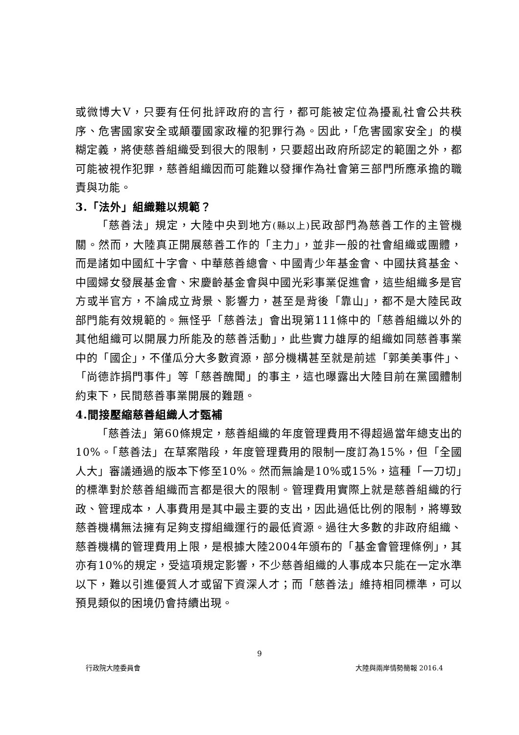或微博大V，只要有任何批評政府的言行，都可能被定位為擾亂社會公共秩序、危害國家安全或顛覆國家政權的犯罪行為。因此，「危害國家安全」的模糊定義，將使慈善組織受到很大的限制，只要超出政府所認定的範圍之外，都可能被視作犯罪，慈善組織因而可能難以發揮作為社會第三部門所應承擔的職責與功能。
3.「法外」組織難以規範？
「慈善法」規定，大陸中央到地方(縣以上) 民政部門為慈善工作的主管機關。然而，大陸真正開展慈善工作的「主力」，並非一般的社會組織或團體，而是諸如中國紅十字會、中華慈善總會、中國青少年基金會、中國扶貧基金、中國婦女發展基金會、宋慶齡基金會與中國光彩事業促進會，這些組織多是官方或半官方，不論成立背景、影響力，甚至是背後「靠山」，都不是大陸民政部門能有效規範的。無怪乎「慈善法」會出現第111條中的「慈善組織以外的其他組織可以開展力所能及的慈善活動」，此些實力雄厚的組織如同慈善事業中的「國企」，不僅瓜分大多數資源，部分機構甚至就是前述「郭美美事件」、「尚德詐捐門事件」等「慈善醜聞」的事主，這也曝露出大陸目前在黨國體制約束下，民間慈善事業開展的難題。
4.間接壓縮慈善組織人才甄補
「慈善法」第60條規定，慈善組織的年度管理費用不得超過當年總支出的10%。「慈善法」在草案階段，年度管理費用的限制一度訂為15%，但「全國人大」審議通過的版本下修至10%。然而無論是10%或15%，這種「一刀切」的標準對於慈善組織而言都是很大的限制。管理費用實際上就是慈善組織的行政、管理成本，人事費用是其中最主要的支出，因此過低比例的限制，將導致慈善機構無法擁有足夠支撐組織運行的最低資源。過往大多數的非政府組織、慈善機構的管理費用上限，是根據大陸2004年頒布的「基金會管理條例」，其亦有10%的規定，受這項規定影響，不少慈善組織的人事成本只能在一定水準以下，難以引進優質人才或留下資深人才；而「慈善法」維持相同標準，可以預見類似的困境仍會持續出現。
9
行政院大陸委員會 大陸與兩岸情勢簡報 2016.4